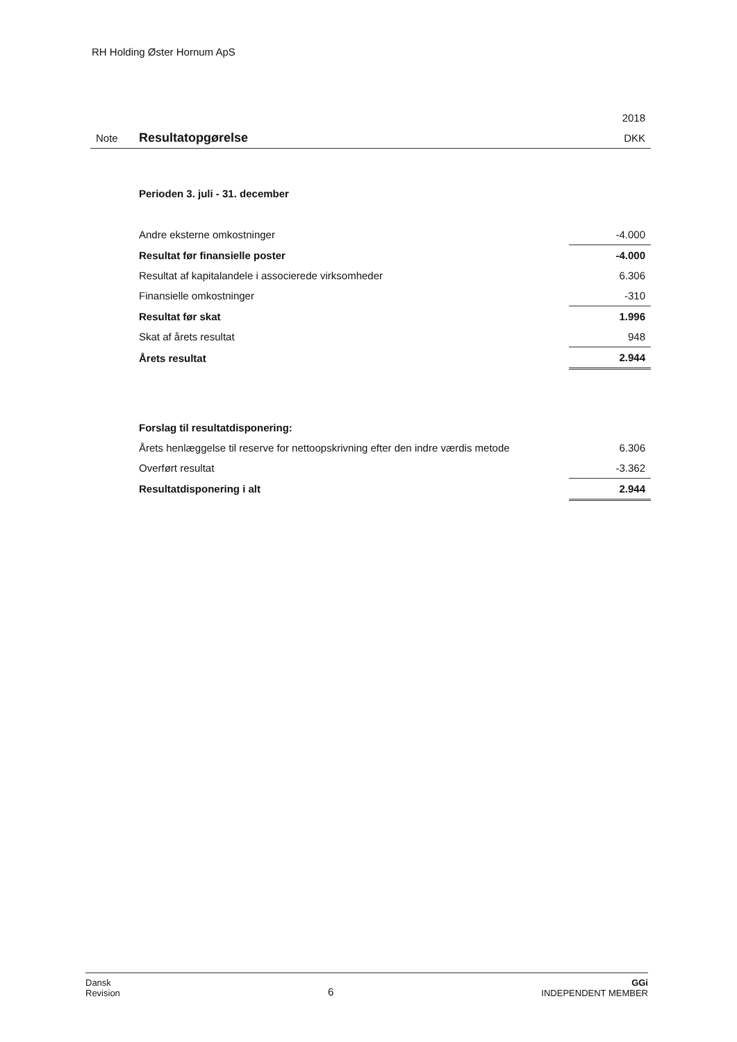RH Holding Øster Hornum ApS
| | | 2018 |
| Note | Resultatopgørelse | DKK |
| | Perioden 3. juli - 31. december | |
| | Andre eksterne omkostninger | -4.000 |
| | Resultat før finansielle poster | -4.000 |
| | Resultat af kapitalandele i associerede virksomheder | 6.306 |
| | Finansielle omkostninger | -310 |
| | Resultat før skat | 1.996 |
| | Skat af årets resultat | 948 |
| | Årets resultat | 2.944 |
| | Forslag til resultatdisponering: | |
| | Årets henlæggelse til reserve for nettoopskrivning efter den indre værdis metode | 6.306 |
| | Overført resultat | -3.362 |
| | Resultatdisponering i alt | 2.944 |
Dansk
Revision 6 GGi
INDEPENDENT MEMBER